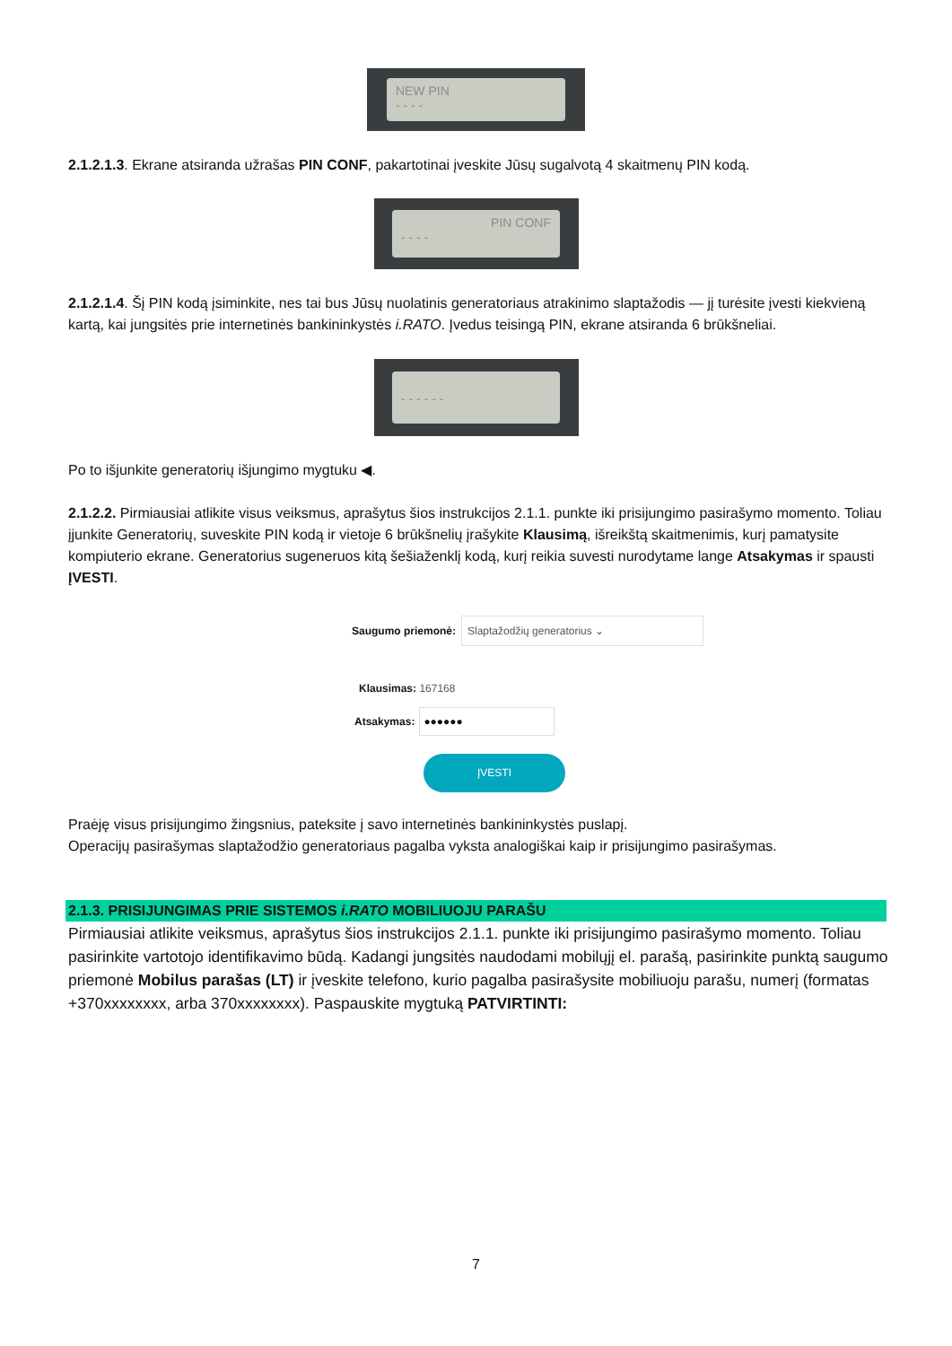NEW PIN
- - - -
2.1.2.1.3. Ekrane atsiranda užrašas PIN CONF, pakartotinai įveskite Jūsų sugalvotą 4 skaitmenų PIN kodą.
PIN CONF
- - - -
2.1.2.1.4. Šį PIN kodą įsiminkite, nes tai bus Jūsų nuolatinis generatoriaus atrakinimo slaptažodis — jį turėsite įvesti kiekvieną kartą, kai jungsitės prie internetinės bankininkystės i.RATO. Įvedus teisingą PIN, ekrane atsiranda 6 brūkšneliai.
- - - - - -
Po to išjunkite generatorių išjungimo mygtuku ◀.
2.1.2.2. Pirmiausiai atlikite visus veiksmus, aprašytus šios instrukcijos 2.1.1. punkte iki prisijungimo pasirašymo momento. Toliau įjunkite Generatorių, suveskite PIN kodą ir vietoje 6 brūkšnelių įrašykite Klausimą, išreikštą skaitmenimis, kurį pamatysite kompiuterio ekrane. Generatorius sugeneruos kitą šešiaženklį kodą, kurį reikia suvesti nurodytame lange Atsakymas ir spausti ĮVESTI.
Saugumo priemonė: Slaptažodžių generatorius ⌄
Klausimas: 167168
Atsakymas: ●●●●●●
ĮVESTI
Praėję visus prisijungimo žingsnius, pateksite į savo internetinės bankininkystės puslapį.
Operacijų pasirašymas slaptažodžio generatoriaus pagalba vyksta analogiškai kaip ir prisijungimo pasirašymas.
2.1.3. PRISIJUNGIMAS PRIE SISTEMOS i.RATO MOBILIUOJU PARAŠU
Pirmiausiai atlikite veiksmus, aprašytus šios instrukcijos 2.1.1. punkte iki prisijungimo pasirašymo momento. Toliau pasirinkite vartotojo identifikavimo būdą. Kadangi jungsitės naudodami mobilųjį el. parašą, pasirinkite punktą saugumo priemonė Mobilus parašas (LT) ir įveskite telefono, kurio pagalba pasirašysite mobiliuoju parašu, numerį (formatas +370xxxxxxxx, arba 370xxxxxxxx). Paspauskite mygtuką PATVIRTINTI:
7